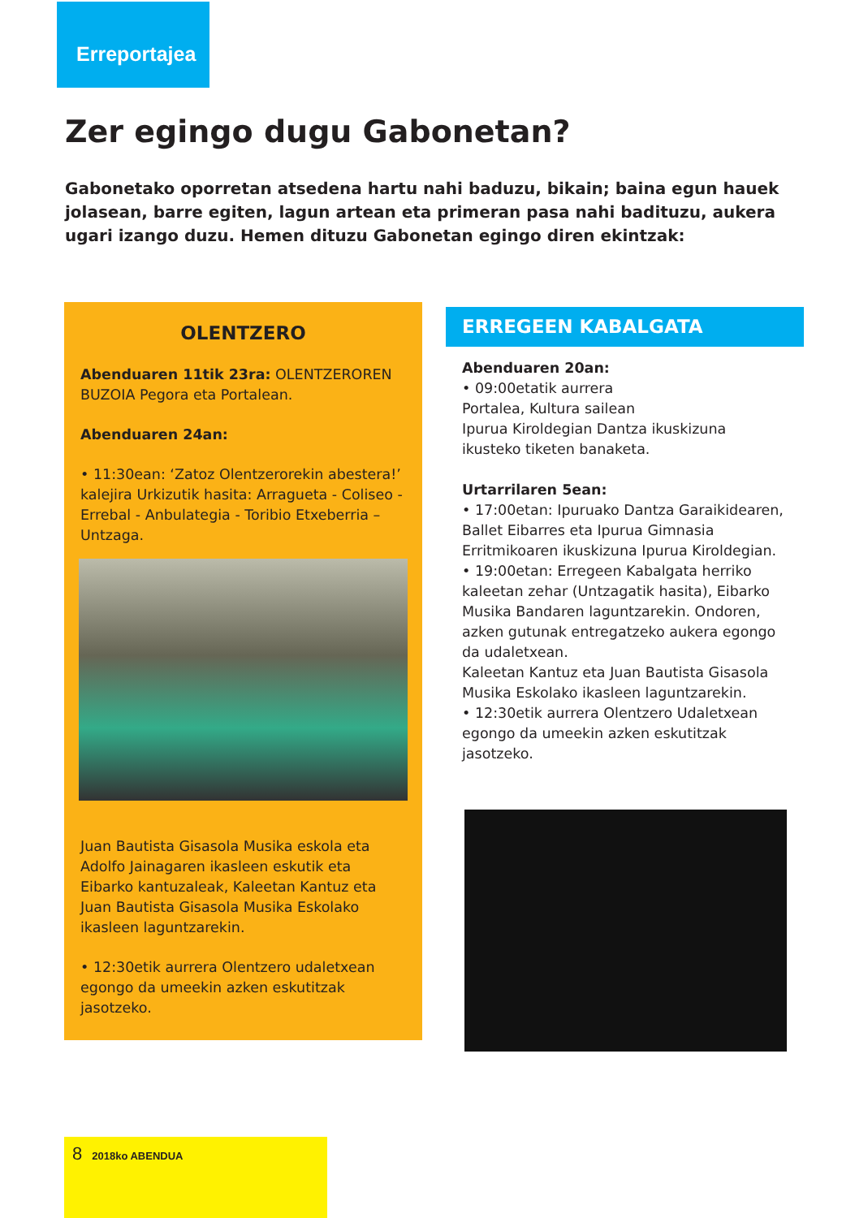Erreportajea
Zer egingo dugu Gabonetan?
Gabonetako oporretan atsedena hartu nahi baduzu, bikain; baina egun hauek jolasean, barre egiten, lagun artean eta primeran pasa nahi badituzu, aukera ugari izango duzu. Hemen dituzu Gabonetan egingo diren ekintzak:
OLENTZERO
Abenduaren 11tik 23ra: OLENTZERO­REN BUZOIA Pegora eta Portalean.
Abenduaren 24an:
• 11:30ean: ‘Zatoz Olentzerorekin abestera!’ kalejira Urkizutik hasita: Arragueta - Coliseo - Errebal - Anbulategia - Toribio Etxeberria – Untzaga.
Juan Bautista Gisasola Musika eskola eta Adolfo Jainagaren ikasleen eskutik eta Eibarko kantuzaleak, Kaleetan Kantuz eta Juan Bautista Gisasola Musika Eskolako ikasleen laguntzarekin.
• 12:30etik aurrera Olentzero udaletxean egongo da umeekin azken eskutitzak jasotzeko.
ERREGEEN KABALGATA
Abenduaren 20an:
• 09:00etatik aurrera
Portalea, Kultura sailean
Ipurua Kiroldegian Dantza ikuskizuna ikusteko tiketen banaketa.
Urtarrilaren 5ean:
• 17:00etan: Ipuruako Dantza Garaikidearen, Ballet Eibarres eta Ipurua Gimnasia Erritmikoaren ikuskizuna Ipurua Kiroldegian.
• 19:00etan: Erregeen Kabalgata herriko kaleetan zehar (Untzagatik hasita), Eibarko Musika Bandaren laguntzarekin. Ondoren, azken gutunak entregatzeko aukera egongo da udaletxean.
Kaleetan Kantuz eta Juan Bautista Gisasola Musika Eskolako ikasleen laguntzarekin.
• 12:30etik aurrera Olentzero Udaletxean egongo da umeekin azken eskutitzak jasotzeko.
8 2018ko ABENDUA